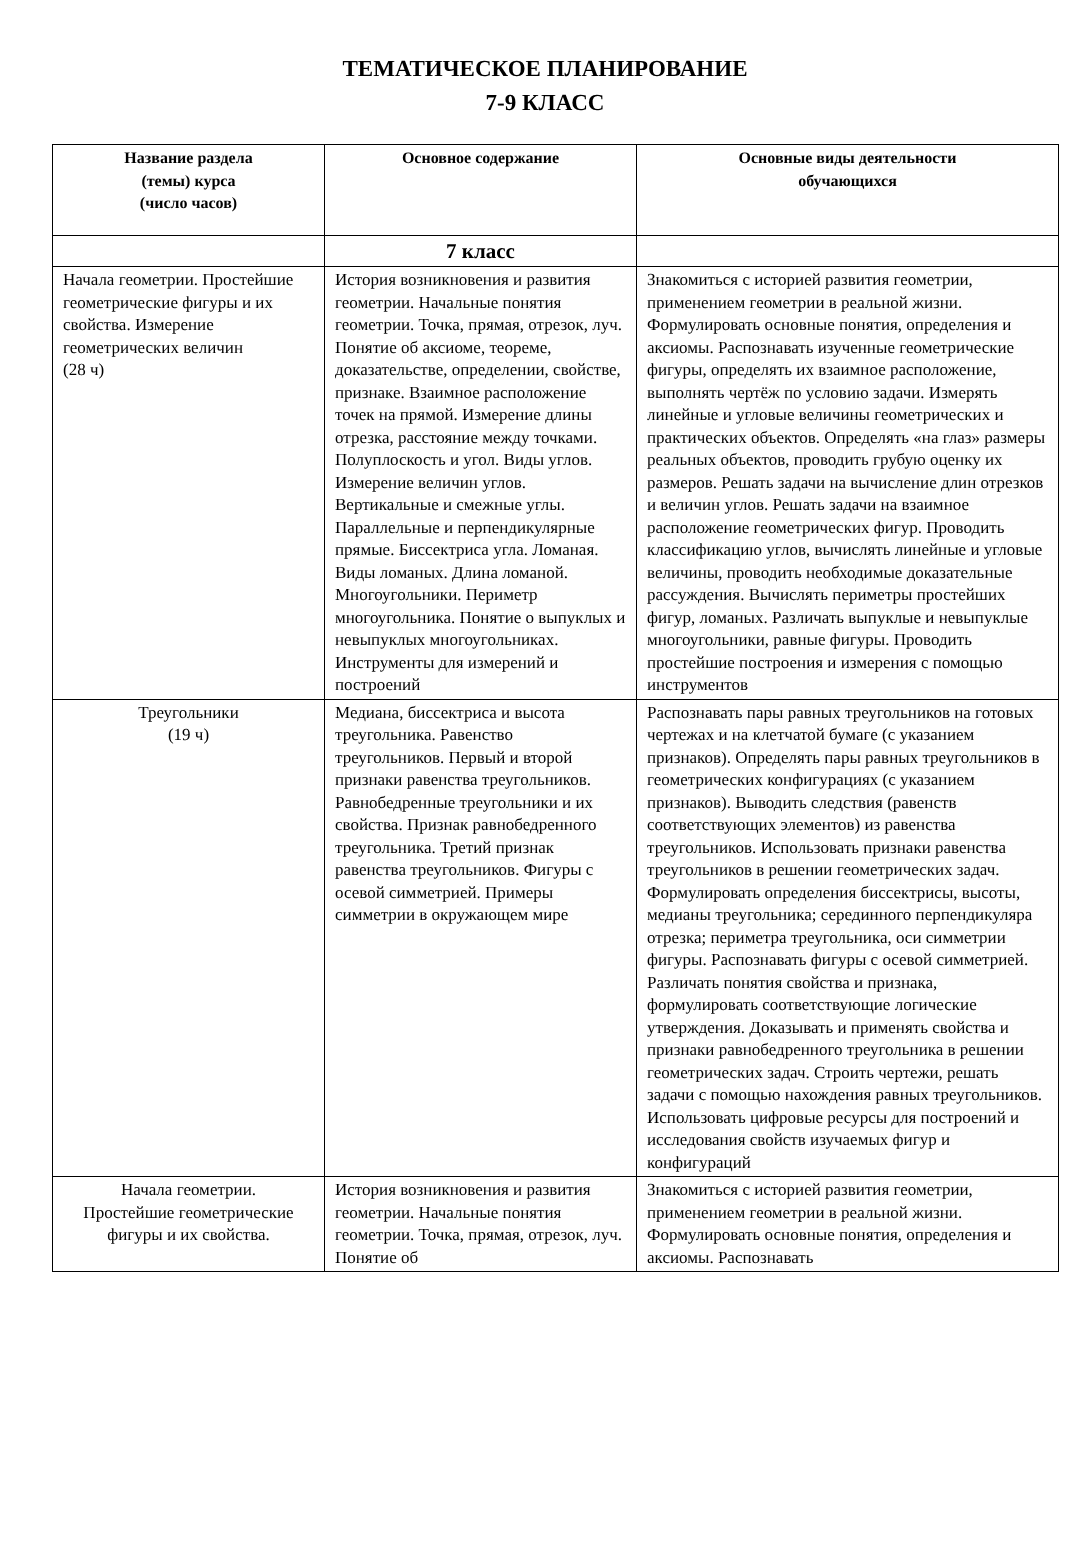ТЕМАТИЧЕСКОЕ ПЛАНИРОВАНИЕ
7-9 КЛАСС
| Название раздела (темы) курса (число часов) | Основное содержание | Основные виды деятельности обучающихся |
| --- | --- | --- |
| | 7 класс | |
| Начала геометрии. Простейшие геометрические фигуры и их свойства. Измерение геометрических величин (28 ч) | История возникновения и развития геометрии. Начальные понятия геометрии. Точка, прямая, отрезок, луч. Понятие об аксиоме, теореме, доказательстве, определении, свойстве, признаке. Взаимное расположение точек на прямой. Измерение длины отрезка, расстояние между точками. Полуплоскость и угол. Виды углов. Измерение величин углов. Вертикальные и смежные углы. Параллельные и перпендикулярные прямые. Биссектриса угла. Ломаная. Виды ломаных. Длина ломаной. Многоугольники. Периметр многоугольника. Понятие о выпуклых и невыпуклых многоугольниках. Инструменты для измерений и построений | Знакомиться с историей развития геометрии, применением геометрии в реальной жизни. Формулировать основные понятия, определения и аксиомы. Распознавать изученные геометрические фигуры, определять их взаимное расположение, выполнять чертёж по условию задачи. Измерять линейные и угловые величины геометрических и практических объектов. Определять «на глаз» размеры реальных объектов, проводить грубую оценку их размеров. Решать задачи на вычисление длин отрезков и величин углов. Решать задачи на взаимное расположение геометрических фигур. Проводить классификацию углов, вычислять линейные и угловые величины, проводить необходимые доказательные рассуждения. Вычислять периметры простейших фигур, ломаных. Различать выпуклые и невыпуклые многоугольники, равные фигуры. Проводить простейшие построения и измерения с помощью инструментов |
| Треугольники (19 ч) | Медиана, биссектриса и высота треугольника. Равенство треугольников. Первый и второй признаки равенства треугольников. Равнобедренные треугольники и их свойства. Признак равнобедренного треугольника. Третий признак равенства треугольников. Фигуры с осевой симметрией. Примеры симметрии в окружающем мире | Распознавать пары равных треугольников на готовых чертежах и на клетчатой бумаге (с указанием признаков). Определять пары равных треугольников в геометрических конфигурациях (с указанием признаков). Выводить следствия (равенств соответствующих элементов) из равенства треугольников. Использовать признаки равенства треугольников в решении геометрических задач. Формулировать определения биссектрисы, высоты, медианы треугольника; серединного перпендикуляра отрезка; периметра треугольника, оси симметрии фигуры. Распознавать фигуры с осевой симметрией. Различать понятия свойства и признака, формулировать соответствующие логические утверждения. Доказывать и применять свойства и признаки равнобедренного треугольника в решении геометрических задач. Строить чертежи, решать задачи с помощью нахождения равных треугольников. Использовать цифровые ресурсы для построений и исследования свойств изучаемых фигур и конфигураций |
| Начала геометрии. Простейшие геометрические фигуры и их свойства. | История возникновения и развития геометрии. Начальные понятия геометрии. Точка, прямая, отрезок, луч. Понятие об | Знакомиться с историей развития геометрии, применением геометрии в реальной жизни. Формулировать основные понятия, определения и аксиомы. Распознавать |